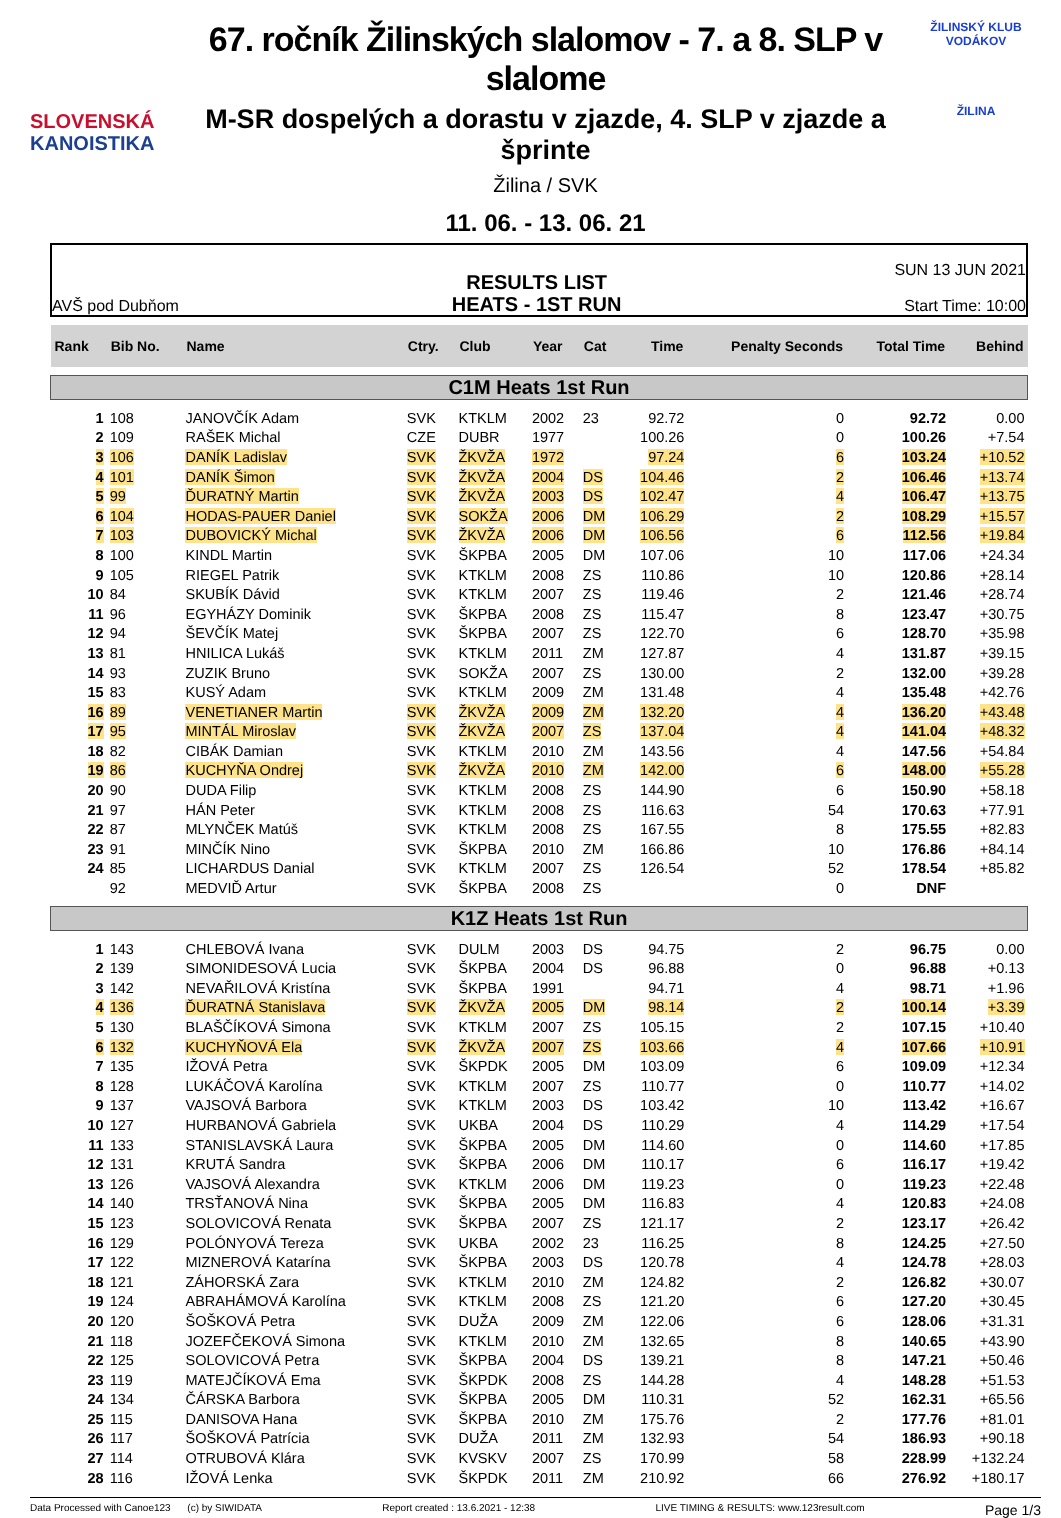SLOVENSKÁ
KANOISTIKA
67. ročník Žilinských slalomov - 7. a 8. SLP v slalome
M-SR dospelých a dorastu v zjazde, 4. SLP v zjazde a šprinte
Žilina / SVK
11. 06. - 13. 06. 21
ŽILINSKÝ KLUB VODÁKOV
ŽILINA
AVŠ pod Dubňom
RESULTS LIST
HEATS - 1ST RUN
SUN 13 JUN 2021
Start Time: 10:00
| Rank | Bib No. | Name | Ctry. | Club | Year | Cat | Time | Penalty Seconds | Total Time | Behind |
| --- | --- | --- | --- | --- | --- | --- | --- | --- | --- | --- |
| C1M Heats 1st Run | | | | | | | | | | |
| 1 | 108 | JANOVČÍK Adam | SVK | KTKLM | 2002 | 23 | 92.72 | 0 | 92.72 | 0.00 |
| 2 | 109 | RAŠEK Michal | CZE | DUBR | 1977 | | 100.26 | 0 | 100.26 | +7.54 |
| 3 | 106 | DANÍK Ladislav | SVK | ŽKVŽA | 1972 | | 97.24 | 6 | 103.24 | +10.52 |
| 4 | 101 | DANÍK Šimon | SVK | ŽKVŽA | 2004 | DS | 104.46 | 2 | 106.46 | +13.74 |
| 5 | 99 | ĎURATNÝ Martin | SVK | ŽKVŽA | 2003 | DS | 102.47 | 4 | 106.47 | +13.75 |
| 6 | 104 | HODAS-PAUER Daniel | SVK | SOKŽA | 2006 | DM | 106.29 | 2 | 108.29 | +15.57 |
| 7 | 103 | DUBOVICKÝ Michal | SVK | ŽKVŽA | 2006 | DM | 106.56 | 6 | 112.56 | +19.84 |
| 8 | 100 | KINDL Martin | SVK | ŠKPBA | 2005 | DM | 107.06 | 10 | 117.06 | +24.34 |
| 9 | 105 | RIEGEL Patrik | SVK | KTKLM | 2008 | ZS | 110.86 | 10 | 120.86 | +28.14 |
| 10 | 84 | SKUBÍK Dávid | SVK | KTKLM | 2007 | ZS | 119.46 | 2 | 121.46 | +28.74 |
| 11 | 96 | EGYHÁZY Dominik | SVK | ŠKPBA | 2008 | ZS | 115.47 | 8 | 123.47 | +30.75 |
| 12 | 94 | ŠEVČÍK Matej | SVK | ŠKPBA | 2007 | ZS | 122.70 | 6 | 128.70 | +35.98 |
| 13 | 81 | HNILICA Lukáš | SVK | KTKLM | 2011 | ZM | 127.87 | 4 | 131.87 | +39.15 |
| 14 | 93 | ZUZIK Bruno | SVK | SOKŽA | 2007 | ZS | 130.00 | 2 | 132.00 | +39.28 |
| 15 | 83 | KUSÝ Adam | SVK | KTKLM | 2009 | ZM | 131.48 | 4 | 135.48 | +42.76 |
| 16 | 89 | VENETIANER Martin | SVK | ŽKVŽA | 2009 | ZM | 132.20 | 4 | 136.20 | +43.48 |
| 17 | 95 | MINTÁL Miroslav | SVK | ŽKVŽA | 2007 | ZS | 137.04 | 4 | 141.04 | +48.32 |
| 18 | 82 | CIBÁK Damian | SVK | KTKLM | 2010 | ZM | 143.56 | 4 | 147.56 | +54.84 |
| 19 | 86 | KUCHYŇA Ondrej | SVK | ŽKVŽA | 2010 | ZM | 142.00 | 6 | 148.00 | +55.28 |
| 20 | 90 | DUDA Filip | SVK | KTKLM | 2008 | ZS | 144.90 | 6 | 150.90 | +58.18 |
| 21 | 97 | HÁN Peter | SVK | KTKLM | 2008 | ZS | 116.63 | 54 | 170.63 | +77.91 |
| 22 | 87 | MLYNČEK Matúš | SVK | KTKLM | 2008 | ZS | 167.55 | 8 | 175.55 | +82.83 |
| 23 | 91 | MINČÍK Nino | SVK | ŠKPBA | 2010 | ZM | 166.86 | 10 | 176.86 | +84.14 |
| 24 | 85 | LICHARDUS Danial | SVK | KTKLM | 2007 | ZS | 126.54 | 52 | 178.54 | +85.82 |
| | 92 | MEDVIĎ Artur | SVK | ŠKPBA | 2008 | ZS | | 0 | DNF | |
| K1Z Heats 1st Run | | | | | | | | | | |
| 1 | 143 | CHLEBOVÁ Ivana | SVK | DULM | 2003 | DS | 94.75 | 2 | 96.75 | 0.00 |
| 2 | 139 | SIMONIDESOVÁ Lucia | SVK | ŠKPBA | 2004 | DS | 96.88 | 0 | 96.88 | +0.13 |
| 3 | 142 | NEVAŘILOVÁ Kristína | SVK | ŠKPBA | 1991 | | 94.71 | 4 | 98.71 | +1.96 |
| 4 | 136 | ĎURATNÁ Stanislava | SVK | ŽKVŽA | 2005 | DM | 98.14 | 2 | 100.14 | +3.39 |
| 5 | 130 | BLAŠČÍKOVÁ Simona | SVK | KTKLM | 2007 | ZS | 105.15 | 2 | 107.15 | +10.40 |
| 6 | 132 | KUCHYŇOVÁ Ela | SVK | ŽKVŽA | 2007 | ZS | 103.66 | 4 | 107.66 | +10.91 |
| 7 | 135 | IŽOVÁ Petra | SVK | ŠKPDK | 2005 | DM | 103.09 | 6 | 109.09 | +12.34 |
| 8 | 128 | LUKÁČOVÁ Karolína | SVK | KTKLM | 2007 | ZS | 110.77 | 0 | 110.77 | +14.02 |
| 9 | 137 | VAJSOVÁ Barbora | SVK | KTKLM | 2003 | DS | 103.42 | 10 | 113.42 | +16.67 |
| 10 | 127 | HURBANOVÁ Gabriela | SVK | UKBA | 2004 | DS | 110.29 | 4 | 114.29 | +17.54 |
| 11 | 133 | STANISLAVSKÁ Laura | SVK | ŠKPBA | 2005 | DM | 114.60 | 0 | 114.60 | +17.85 |
| 12 | 131 | KRUTÁ Sandra | SVK | ŠKPBA | 2006 | DM | 110.17 | 6 | 116.17 | +19.42 |
| 13 | 126 | VAJSOVÁ Alexandra | SVK | KTKLM | 2006 | DM | 119.23 | 0 | 119.23 | +22.48 |
| 14 | 140 | TRSŤANOVÁ Nina | SVK | ŠKPBA | 2005 | DM | 116.83 | 4 | 120.83 | +24.08 |
| 15 | 123 | SOLOVICOVÁ Renata | SVK | ŠKPBA | 2007 | ZS | 121.17 | 2 | 123.17 | +26.42 |
| 16 | 129 | POLÓNYOVÁ Tereza | SVK | UKBA | 2002 | 23 | 116.25 | 8 | 124.25 | +27.50 |
| 17 | 122 | MIZNEROVÁ Katarína | SVK | ŠKPBA | 2003 | DS | 120.78 | 4 | 124.78 | +28.03 |
| 18 | 121 | ZÁHORSKÁ Zara | SVK | KTKLM | 2010 | ZM | 124.82 | 2 | 126.82 | +30.07 |
| 19 | 124 | ABRAHÁMOVÁ Karolína | SVK | KTKLM | 2008 | ZS | 121.20 | 6 | 127.20 | +30.45 |
| 20 | 120 | ŠOŠKOVÁ Petra | SVK | DUŽA | 2009 | ZM | 122.06 | 6 | 128.06 | +31.31 |
| 21 | 118 | JOZEFČEKOVÁ Simona | SVK | KTKLM | 2010 | ZM | 132.65 | 8 | 140.65 | +43.90 |
| 22 | 125 | SOLOVICOVÁ Petra | SVK | ŠKPBA | 2004 | DS | 139.21 | 8 | 147.21 | +50.46 |
| 23 | 119 | MATEJČÍKOVÁ Ema | SVK | ŠKPDK | 2008 | ZS | 144.28 | 4 | 148.28 | +51.53 |
| 24 | 134 | ČÁRSKA Barbora | SVK | ŠKPBA | 2005 | DM | 110.31 | 52 | 162.31 | +65.56 |
| 25 | 115 | DANISOVA Hana | SVK | ŠKPBA | 2010 | ZM | 175.76 | 2 | 177.76 | +81.01 |
| 26 | 117 | ŠOŠKOVÁ Patrícia | SVK | DUŽA | 2011 | ZM | 132.93 | 54 | 186.93 | +90.18 |
| 27 | 114 | OTRUBOVÁ Klára | SVK | KVSKV | 2007 | ZS | 170.99 | 58 | 228.99 | +132.24 |
| 28 | 116 | IŽOVÁ Lenka | SVK | ŠKPDK | 2011 | ZM | 210.92 | 66 | 276.92 | +180.17 |
Data Processed with Canoe123 (c) by SIWIDATA Report created : 13.6.2021 - 12:38 LIVE TIMING & RESULTS: www.123result.com Page 1/3